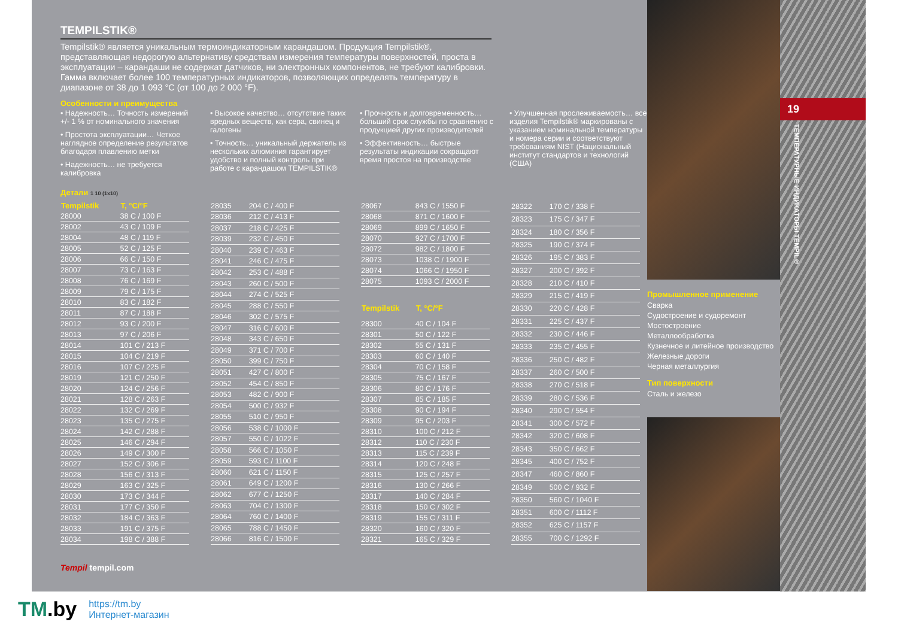TEMPILSTIK®
Tempilstik® является уникальным термоиндикаторным карандашом. Продукция Tempilstik®, представляющая недорогую альтернативу средствам измерения температуры поверхностей, проста в эксплуатации – карандаши не содержат датчиков, ни электронных компонентов, не требуют калибровки. Гамма включает более 100 температурных индикаторов, позволяющих определять температуру в диапазоне от 38 до 1 093 °C (от 100 до 2 000 °F).
Особенности и преимущества
• Надежность… Точность измерений +/- 1 % от номинального значения
• Простота эксплуатации… Четкое наглядное определение результатов благодаря плавлению метки
• Надежность… не требуется калибровка
• Высокое качество… отсутствие таких вредных веществ, как сера, свинец и галогены
• Точность… уникальный держатель из нескольких алюминия гарантирует удобство и полный контроль при работе с карандашом TEMPILSTIK®
• Прочность и долговременность… больший срок службы по сравнению с продукцией других производителей
• Эффективность… быстрые результаты индикации сокращают время простоя на производстве
• Улучшенная прослеживаемость… все изделия Tempilstik® маркированы с указанием номинальной температуры и номера серии и соответствуют требованиям NIST (Национальный институт стандартов и технологий (США)
Детали 1 10 (1x10)
| Tempilstik | T, °C/°F |
| --- | --- |
| 28000 | 38 C / 100 F |
| 28002 | 43 C / 109 F |
| 28004 | 48 C / 119 F |
| 28005 | 52 C / 125 F |
| 28006 | 66 C / 150 F |
| 28007 | 73 C / 163 F |
| 28008 | 76 C / 169 F |
| 28009 | 79 C / 175 F |
| 28010 | 83 C / 182 F |
| 28011 | 87 C / 188 F |
| 28012 | 93 C / 200 F |
| 28013 | 97 C / 206 F |
| 28014 | 101 C / 213 F |
| 28015 | 104 C / 219 F |
| 28016 | 107 C / 225 F |
| 28019 | 121 C / 250 F |
| 28020 | 124 C / 256 F |
| 28021 | 128 C / 263 F |
| 28022 | 132 C / 269 F |
| 28023 | 135 C / 275 F |
| 28024 | 142 C / 288 F |
| 28025 | 146 C / 294 F |
| 28026 | 149 C / 300 F |
| 28027 | 152 C / 306 F |
| 28028 | 156 C / 313 F |
| 28029 | 163 C / 325 F |
| 28030 | 173 C / 344 F |
| 28031 | 177 C / 350 F |
| 28032 | 184 C / 363 F |
| 28033 | 191 C / 375 F |
| 28034 | 198 C / 388 F |
| 28035 | 204 C / 400 F |
| 28036 | 212 C / 413 F |
| 28037 | 218 C / 425 F |
| 28039 | 232 C / 450 F |
| 28040 | 239 C / 463 F |
| 28041 | 246 C / 475 F |
| 28042 | 253 C / 488 F |
| 28043 | 260 C / 500 F |
| 28044 | 274 C / 525 F |
| 28045 | 288 C / 550 F |
| 28046 | 302 C / 575 F |
| 28047 | 316 C / 600 F |
| 28048 | 343 C / 650 F |
| 28049 | 371 C / 700 F |
| 28050 | 399 C / 750 F |
| 28051 | 427 C / 800 F |
| 28052 | 454 C / 850 F |
| 28053 | 482 C / 900 F |
| 28054 | 500 C / 932 F |
| 28055 | 510 C / 950 F |
| 28056 | 538 C / 1000 F |
| 28057 | 550 C / 1022 F |
| 28058 | 566 C / 1050 F |
| 28059 | 593 C / 1100 F |
| 28060 | 621 C / 1150 F |
| 28061 | 649 C / 1200 F |
| 28062 | 677 C / 1250 F |
| 28063 | 704 C / 1300 F |
| 28064 | 760 C / 1400 F |
| 28065 | 788 C / 1450 F |
| 28066 | 816 C / 1500 F |
| 28067 | 843 C / 1550 F |
| 28068 | 871 C / 1600 F |
| 28069 | 899 C / 1650 F |
| 28070 | 927 C / 1700 F |
| 28072 | 982 C / 1800 F |
| 28073 | 1038 C / 1900 F |
| 28074 | 1066 C / 1950 F |
| 28075 | 1093 C / 2000 F |
| Tempilstik | T, °C/°F |
| 28300 | 40 C / 104 F |
| 28301 | 50 C / 122 F |
| 28302 | 55 C / 131 F |
| 28303 | 60 C / 140 F |
| 28304 | 70 C / 158 F |
| 28305 | 75 C / 167 F |
| 28306 | 80 C / 176 F |
| 28307 | 85 C / 185 F |
| 28308 | 90 C / 194 F |
| 28309 | 95 C / 203 F |
| 28310 | 100 C / 212 F |
| 28312 | 110 C / 230 F |
| 28313 | 115 C / 239 F |
| 28314 | 120 C / 248 F |
| 28315 | 125 C / 257 F |
| 28316 | 130 C / 266 F |
| 28317 | 140 C / 284 F |
| 28318 | 150 C / 302 F |
| 28319 | 155 C / 311 F |
| 28320 | 160 C / 320 F |
| 28321 | 165 C / 329 F |
| 28322 | 170 C / 338 F |
| 28323 | 175 C / 347 F |
| 28324 | 180 C / 356 F |
| 28325 | 190 C / 374 F |
| 28326 | 195 C / 383 F |
| 28327 | 200 C / 392 F |
| 28328 | 210 C / 410 F |
| 28329 | 215 C / 419 F |
| 28330 | 220 C / 428 F |
| 28331 | 225 C / 437 F |
| 28332 | 230 C / 446 F |
| 28333 | 235 C / 455 F |
| 28336 | 250 C / 482 F |
| 28337 | 260 C / 500 F |
| 28338 | 270 C / 518 F |
| 28339 | 280 C / 536 F |
| 28340 | 290 C / 554 F |
| 28341 | 300 C / 572 F |
| 28342 | 320 C / 608 F |
| 28343 | 350 C / 662 F |
| 28345 | 400 C / 752 F |
| 28347 | 460 C / 860 F |
| 28349 | 500 C / 932 F |
| 28350 | 560 C / 1040 F |
| 28351 | 600 C / 1112 F |
| 28352 | 625 C / 1157 F |
| 28355 | 700 C / 1292 F |
Tempil tempil.com
Промышленное применение
Сварка
Судостроение и судоремонт
Мостостроение
Металлообработка
Кузнечное и литейное производство
Железные дороги
Черная металлургия
Тип поверхности
Сталь и железо
19
ТЕМПЕРАТУРНЫЕ ИНДИКАТОРЫ TEMPIL®
TM.by https://tm.by
Интернет-магазин